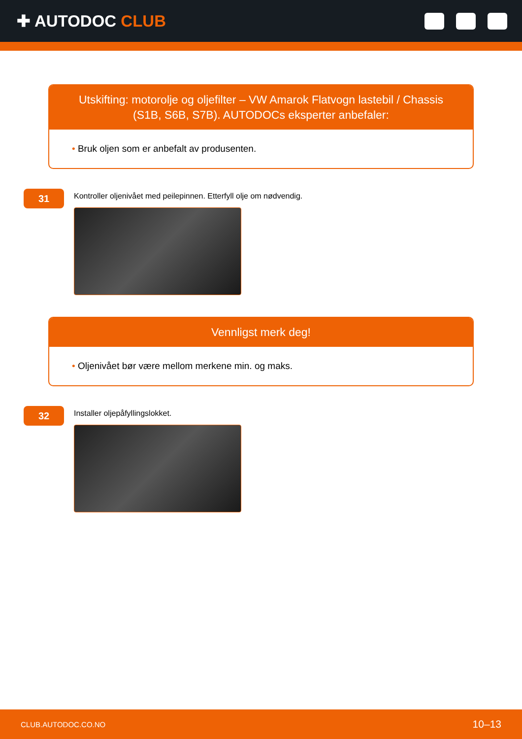✚ AUTODOC CLUB
Utskifting: motorolje og oljefilter – VW Amarok Flatvogn lastebil / Chassis (S1B, S6B, S7B). AUTODOCs eksperter anbefaler:
• Bruk oljen som er anbefalt av produsenten.
31
Kontroller oljenivået med peilepinnen. Etterfyll olje om nødvendig.
Vennligst merk deg!
• Oljenivået bør være mellom merkene min. og maks.
32
Installer oljepåfyllingslokket.
CLUB.AUTODOC.CO.NO 10–13